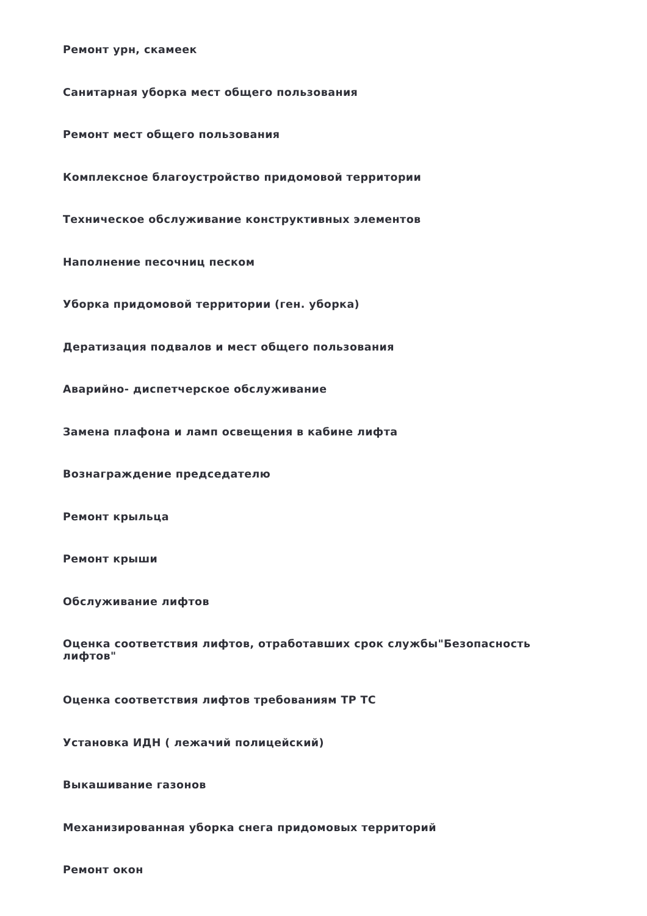Ремонт урн, скамеек
Санитарная уборка мест общего пользования
Ремонт мест общего пользования
Комплексное благоустройство придомовой территории
Техническое обслуживание конструктивных элементов
Наполнение песочниц песком
Уборка придомовой территории (ген. уборка)
Дератизация подвалов и мест общего пользования
Аварийно- диспетчерское обслуживание
Замена плафона и ламп освещения в кабине лифта
Вознаграждение председателю
Ремонт крыльца
Ремонт крыши
Обслуживание лифтов
Оценка соответствия лифтов, отработавших срок службы"Безопасность лифтов"
Оценка соответствия лифтов требованиям ТР ТС
Установка ИДН ( лежачий полицейский)
Выкашивание газонов
Механизированная уборка снега придомовых территорий
Ремонт окон